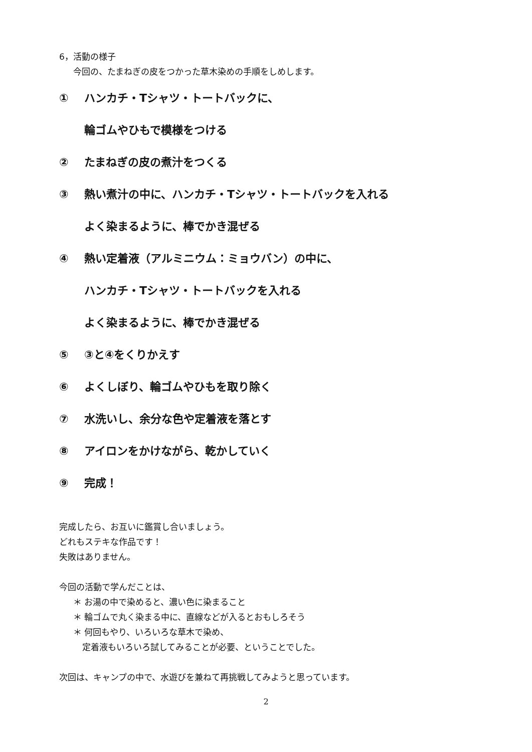6，活動の様子
今回の、たまねぎの皮をつかった草木染めの手順をしめします。
① ハンカチ・Tシャツ・トートバックに、
輪ゴムやひもで模様をつける
② たまねぎの皮の煮汁をつくる
③ 熱い煮汁の中に、ハンカチ・Tシャツ・トートバックを入れる
よく染まるように、棒でかき混ぜる
④ 熱い定着液（アルミニウム：ミョウバン）の中に、
ハンカチ・Tシャツ・トートバックを入れる
よく染まるように、棒でかき混ぜる
⑤ ③と④をくりかえす
⑥ よくしぼり、輪ゴムやひもを取り除く
⑦ 水洗いし、余分な色や定着液を落とす
⑧ アイロンをかけながら、乾かしていく
⑨ 完成！
完成したら、お互いに鑑賞し合いましょう。
どれもステキな作品です！
失敗はありません。
今回の活動で学んだことは、
＊ お湯の中で染めると、濃い色に染まること
＊ 輪ゴムで丸く染まる中に、直線などが入るとおもしろそう
＊ 何回もやり、いろいろな草木で染め、
定着液もいろいろ試してみることが必要、ということでした。
次回は、キャンプの中で、水遊びを兼ねて再挑戦してみようと思っています。
2